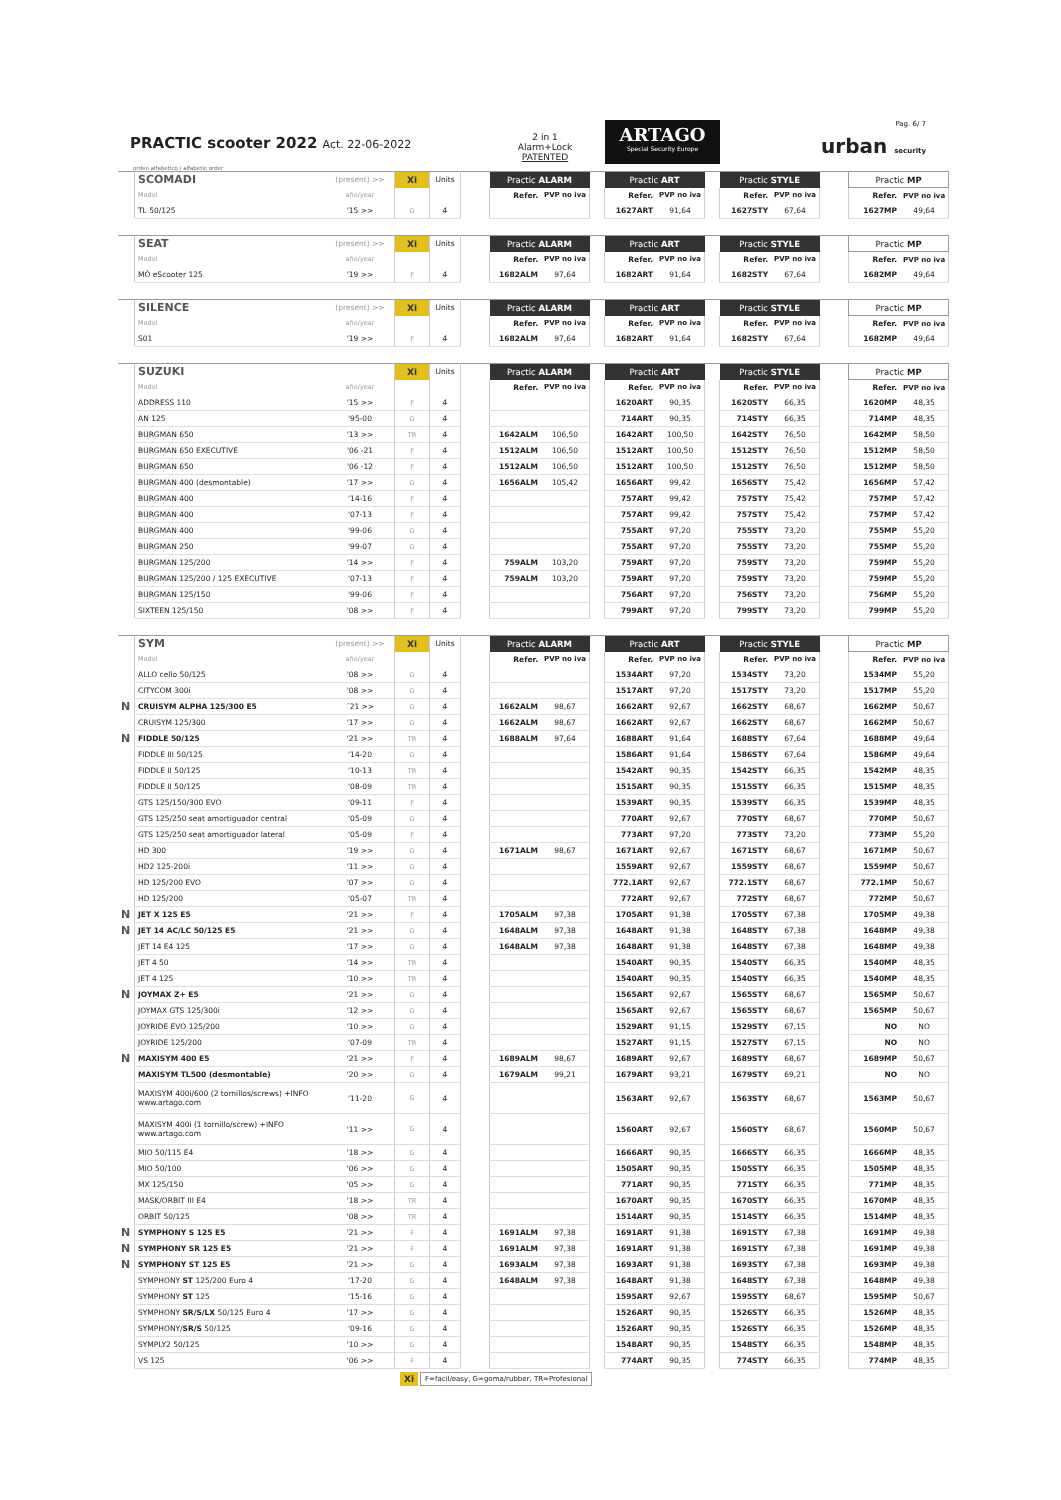PRACTIC scooter 2022 Act. 22-06-2022
2 in 1
Alarm+Lock
PATENTED
ARTAGO
Special Security Europe
Pag. 6/ 7
urban security
orden alfabetico / alfabetic order
| | SCOMADI | (present) >> | Ⅹi | Units | | Practic ALARM | | | Practic ART | | | Practic STYLE | | | Practic MP | |
| | Model | año/year | | | | Refer. | PVP no iva | | Refer. | PVP no iva | | Refer. | PVP no iva | | Refer. | PVP no iva |
| | TL 50/125 | '15 >> | G | 4 | | | | | 1627ART | 91,64 | | 1627STY | 67,64 | | 1627MP | 49,64 |
| | SEAT | (present) >> | Ⅹi | Units | | Practic ALARM | | | Practic ART | | | Practic STYLE | | | Practic MP | |
| | Model | año/year | | | | Refer. | PVP no iva | | Refer. | PVP no iva | | Refer. | PVP no iva | | Refer. | PVP no iva |
| | MÓ eScooter 125 | '19 >> | F | 4 | | 1682ALM | 97,64 | | 1682ART | 91,64 | | 1682STY | 67,64 | | 1682MP | 49,64 |
| | SILENCE | (present) >> | Ⅹi | Units | | Practic ALARM | | | Practic ART | | | Practic STYLE | | | Practic MP | |
| | Model | año/year | | | | Refer. | PVP no iva | | Refer. | PVP no iva | | Refer. | PVP no iva | | Refer. | PVP no iva |
| | S01 | '19 >> | F | 4 | | 1682ALM | 97,64 | | 1682ART | 91,64 | | 1682STY | 67,64 | | 1682MP | 49,64 |
| | SUZUKI | | Ⅹi | Units | | Practic ALARM | | | Practic ART | | | Practic STYLE | | | Practic MP | |
| | Model | año/year | | | | Refer. | PVP no iva | | Refer. | PVP no iva | | Refer. | PVP no iva | | Refer. | PVP no iva |
| | ADDRESS 110 | '15 >> | F | 4 | | | | | 1620ART | 90,35 | | 1620STY | 66,35 | | 1620MP | 48,35 |
| | AN 125 | '95-00 | G | 4 | | | | | 714ART | 90,35 | | 714STY | 66,35 | | 714MP | 48,35 |
| | BURGMAN 650 | '13 >> | TR | 4 | | 1642ALM | 106,50 | | 1642ART | 100,50 | | 1642STY | 76,50 | | 1642MP | 58,50 |
| | BURGMAN 650 EXECUTIVE | '06 -21 | F | 4 | | 1512ALM | 106,50 | | 1512ART | 100,50 | | 1512STY | 76,50 | | 1512MP | 58,50 |
| | BURGMAN 650 | '06 -12 | F | 4 | | 1512ALM | 106,50 | | 1512ART | 100,50 | | 1512STY | 76,50 | | 1512MP | 58,50 |
| | BURGMAN 400 (desmontable) | '17 >> | G | 4 | | 1656ALM | 105,42 | | 1656ART | 99,42 | | 1656STY | 75,42 | | 1656MP | 57,42 |
| | BURGMAN 400 | '14-16 | F | 4 | | | | | 757ART | 99,42 | | 757STY | 75,42 | | 757MP | 57,42 |
| | BURGMAN 400 | '07-13 | F | 4 | | | | | 757ART | 99,42 | | 757STY | 75,42 | | 757MP | 57,42 |
| | BURGMAN 400 | '99-06 | G | 4 | | | | | 755ART | 97,20 | | 755STY | 73,20 | | 755MP | 55,20 |
| | BURGMAN 250 | '99-07 | G | 4 | | | | | 755ART | 97,20 | | 755STY | 73,20 | | 755MP | 55,20 |
| | BURGMAN 125/200 | '14 >> | F | 4 | | 759ALM | 103,20 | | 759ART | 97,20 | | 759STY | 73,20 | | 759MP | 55,20 |
| | BURGMAN 125/200 / 125 EXECUTIVE | '07-13 | F | 4 | | 759ALM | 103,20 | | 759ART | 97,20 | | 759STY | 73,20 | | 759MP | 55,20 |
| | BURGMAN 125/150 | '99-06 | F | 4 | | | | | 756ART | 97,20 | | 756STY | 73,20 | | 756MP | 55,20 |
| | SIXTEEN 125/150 | '08 >> | F | 4 | | | | | 799ART | 97,20 | | 799STY | 73,20 | | 799MP | 55,20 |
| | SYM | (present) >> | Ⅹi | Units | | Practic ALARM | | | Practic ART | | | Practic STYLE | | | Practic MP | |
| | Model | año/year | | | | Refer. | PVP no iva | | Refer. | PVP no iva | | Refer. | PVP no iva | | Refer. | PVP no iva |
| | ALLO cello 50/125 | '08 >> | G | 4 | | | | | 1534ART | 97,20 | | 1534STY | 73,20 | | 1534MP | 55,20 |
| | CITYCOM 300i | '08 >> | G | 4 | | | | | 1517ART | 97,20 | | 1517STY | 73,20 | | 1517MP | 55,20 |
| N | CRUISYM ALPHA 125/300 E5 | ´21 >> | G | 4 | | 1662ALM | 98,67 | | 1662ART | 92,67 | | 1662STY | 68,67 | | 1662MP | 50,67 |
| | CRUISYM 125/300 | '17 >> | G | 4 | | 1662ALM | 98,67 | | 1662ART | 92,67 | | 1662STY | 68,67 | | 1662MP | 50,67 |
| N | FIDDLE 50/125 | '21 >> | TR | 4 | | 1688ALM | 97,64 | | 1688ART | 91,64 | | 1688STY | 67,64 | | 1688MP | 49,64 |
| | FIDDLE III 50/125 | '14-20 | G | 4 | | | | | 1586ART | 91,64 | | 1586STY | 67,64 | | 1586MP | 49,64 |
| | FIDDLE II 50/125 | '10-13 | TR | 4 | | | | | 1542ART | 90,35 | | 1542STY | 66,35 | | 1542MP | 48,35 |
| | FIDDLE II 50/125 | '08-09 | TR | 4 | | | | | 1515ART | 90,35 | | 1515STY | 66,35 | | 1515MP | 48,35 |
| | GTS 125/150/300 EVO | '09-11 | F | 4 | | | | | 1539ART | 90,35 | | 1539STY | 66,35 | | 1539MP | 48,35 |
| | GTS 125/250 seat amortiguador central | '05-09 | G | 4 | | | | | 770ART | 92,67 | | 770STY | 68,67 | | 770MP | 50,67 |
| | GTS 125/250 seat amortiguador lateral | '05-09 | F | 4 | | | | | 773ART | 97,20 | | 773STY | 73,20 | | 773MP | 55,20 |
| | HD 300 | '19 >> | G | 4 | | 1671ALM | 98,67 | | 1671ART | 92,67 | | 1671STY | 68,67 | | 1671MP | 50,67 |
| | HD2 125-200i | '11 >> | G | 4 | | | | | 1559ART | 92,67 | | 1559STY | 68,67 | | 1559MP | 50,67 |
| | HD 125/200 EVO | '07 >> | G | 4 | | | | | 772.1ART | 92,67 | | 772.1STY | 68,67 | | 772.1MP | 50,67 |
| | HD 125/200 | '05-07 | TR | 4 | | | | | 772ART | 92,67 | | 772STY | 68,67 | | 772MP | 50,67 |
| N | JET X 125 E5 | '21 >> | F | 4 | | 1705ALM | 97,38 | | 1705ART | 91,38 | | 1705STY | 67,38 | | 1705MP | 49,38 |
| N | JET 14 AC/LC 50/125 E5 | '21 >> | G | 4 | | 1648ALM | 97,38 | | 1648ART | 91,38 | | 1648STY | 67,38 | | 1648MP | 49,38 |
| | JET 14 E4 125 | '17 >> | G | 4 | | 1648ALM | 97,38 | | 1648ART | 91,38 | | 1648STY | 67,38 | | 1648MP | 49,38 |
| | JET 4 50 | '14 >> | TR | 4 | | | | | 1540ART | 90,35 | | 1540STY | 66,35 | | 1540MP | 48,35 |
| | JET 4 125 | '10 >> | TR | 4 | | | | | 1540ART | 90,35 | | 1540STY | 66,35 | | 1540MP | 48,35 |
| N | JOYMAX Z+ E5 | '21 >> | G | 4 | | | | | 1565ART | 92,67 | | 1565STY | 68,67 | | 1565MP | 50,67 |
| | JOYMAX GTS 125/300i | '12 >> | G | 4 | | | | | 1565ART | 92,67 | | 1565STY | 68,67 | | 1565MP | 50,67 |
| | JOYRIDE EVO 125/200 | '10 >> | G | 4 | | | | | 1529ART | 91,15 | | 1529STY | 67,15 | | NO | NO |
| | JOYRIDE 125/200 | '07-09 | TR | 4 | | | | | 1527ART | 91,15 | | 1527STY | 67,15 | | NO | NO |
| N | MAXISYM 400 E5 | '21 >> | F | 4 | | 1689ALM | 98,67 | | 1689ART | 92,67 | | 1689STY | 68,67 | | 1689MP | 50,67 |
| | MAXISYM TL500 (desmontable) | '20 >> | G | 4 | | 1679ALM | 99,21 | | 1679ART | 93,21 | | 1679STY | 69,21 | | NO | NO |
| | MAXISYM 400i/600 (2 tornillos/screws) +INFO www.artago.com | '11-20 | G | 4 | | | | | 1563ART | 92,67 | | 1563STY | 68,67 | | 1563MP | 50,67 |
| | MAXISYM 400i (1 tornillo/screw) +INFO www.artago.com | '11 >> | G | 4 | | | | | 1560ART | 92,67 | | 1560STY | 68,67 | | 1560MP | 50,67 |
| | MIO 50/115 E4 | '18 >> | G | 4 | | | | | 1666ART | 90,35 | | 1666STY | 66,35 | | 1666MP | 48,35 |
| | MIO 50/100 | '06 >> | G | 4 | | | | | 1505ART | 90,35 | | 1505STY | 66,35 | | 1505MP | 48,35 |
| | MX 125/150 | '05 >> | G | 4 | | | | | 771ART | 90,35 | | 771STY | 66,35 | | 771MP | 48,35 |
| | MASK/ORBIT III E4 | '18 >> | TR | 4 | | | | | 1670ART | 90,35 | | 1670STY | 66,35 | | 1670MP | 48,35 |
| | ORBIT 50/125 | '08 >> | TR | 4 | | | | | 1514ART | 90,35 | | 1514STY | 66,35 | | 1514MP | 48,35 |
| N | SYMPHONY S 125 E5 | '21 >> | F | 4 | | 1691ALM | 97,38 | | 1691ART | 91,38 | | 1691STY | 67,38 | | 1691MP | 49,38 |
| N | SYMPHONY SR 125 E5 | '21 >> | F | 4 | | 1691ALM | 97,38 | | 1691ART | 91,38 | | 1691STY | 67,38 | | 1691MP | 49,38 |
| N | SYMPHONY ST 125 E5 | '21 >> | G | 4 | | 1693ALM | 97,38 | | 1693ART | 91,38 | | 1693STY | 67,38 | | 1693MP | 49,38 |
| | SYMPHONY ST 125/200 Euro 4 | '17-20 | G | 4 | | 1648ALM | 97,38 | | 1648ART | 91,38 | | 1648STY | 67,38 | | 1648MP | 49,38 |
| | SYMPHONY ST 125 | '15-16 | G | 4 | | | | | 1595ART | 92,67 | | 1595STY | 68,67 | | 1595MP | 50,67 |
| | SYMPHONY SR/S/LX 50/125 Euro 4 | '17 >> | G | 4 | | | | | 1526ART | 90,35 | | 1526STY | 66,35 | | 1526MP | 48,35 |
| | SYMPHONY/ SR/S 50/125 | '09-16 | G | 4 | | | | | 1526ART | 90,35 | | 1526STY | 66,35 | | 1526MP | 48,35 |
| | SYMPLY2 50/125 | '10 >> | G | 4 | | | | | 1548ART | 90,35 | | 1548STY | 66,35 | | 1548MP | 48,35 |
| | VS 125 | '06 >> | F | 4 | | | | | 774ART | 90,35 | | 774STY | 66,35 | | 774MP | 48,35 |
Ⅹi F=facil/easy, G=goma/rubber, TR=Profesional